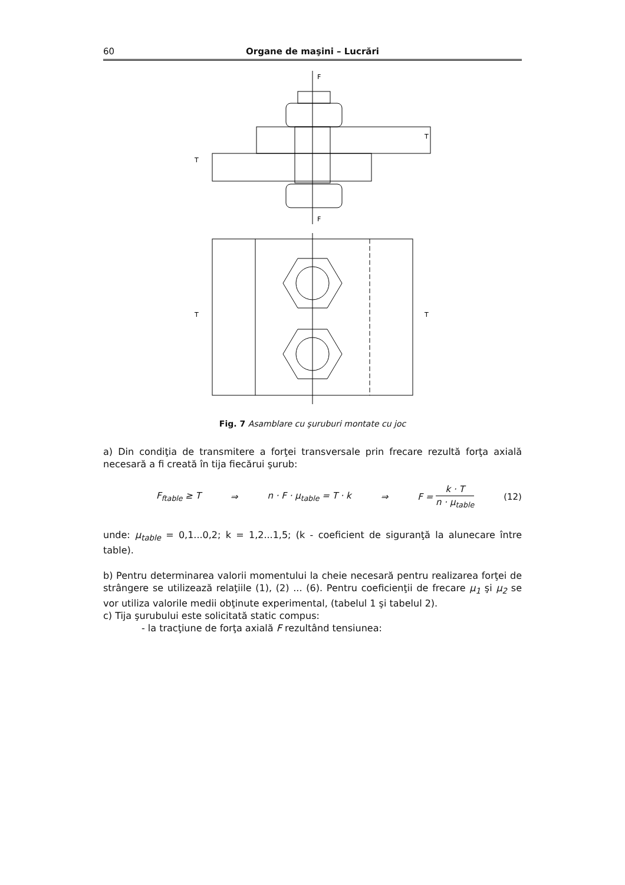60 Organe de maşini – Lucrări
F
F
T
T
T
T
Fig. 7 Asamblare cu şuruburi montate cu joc
a) Din condiţia de transmitere a forţei transversale prin frecare rezultă forţa axială necesară a fi creată în tija fiecărui şurub:
F<sub>ftable</sub> ≥ T ⇒ n · F · μ<sub>table</sub> = T · k ⇒ F = k · T n · μ<sub>table</sub> (12)
unde: μ<sub>table</sub> = 0,1...0,2; k = 1,2...1,5; (k - coeficient de siguranţă la alunecare între table).
b) Pentru determinarea valorii momentului la cheie necesară pentru realizarea forţei de strângere se utilizează relaţiile (1), (2) ... (6). Pentru coeficienţii de frecare μ<sub>1</sub> şi μ<sub>2</sub> se vor utiliza valorile medii obţinute experimental, (tabelul 1 şi tabelul 2).
c) Tija şurubului este solicitată static compus:
- la tracţiune de forţa axială F rezultând tensiunea: